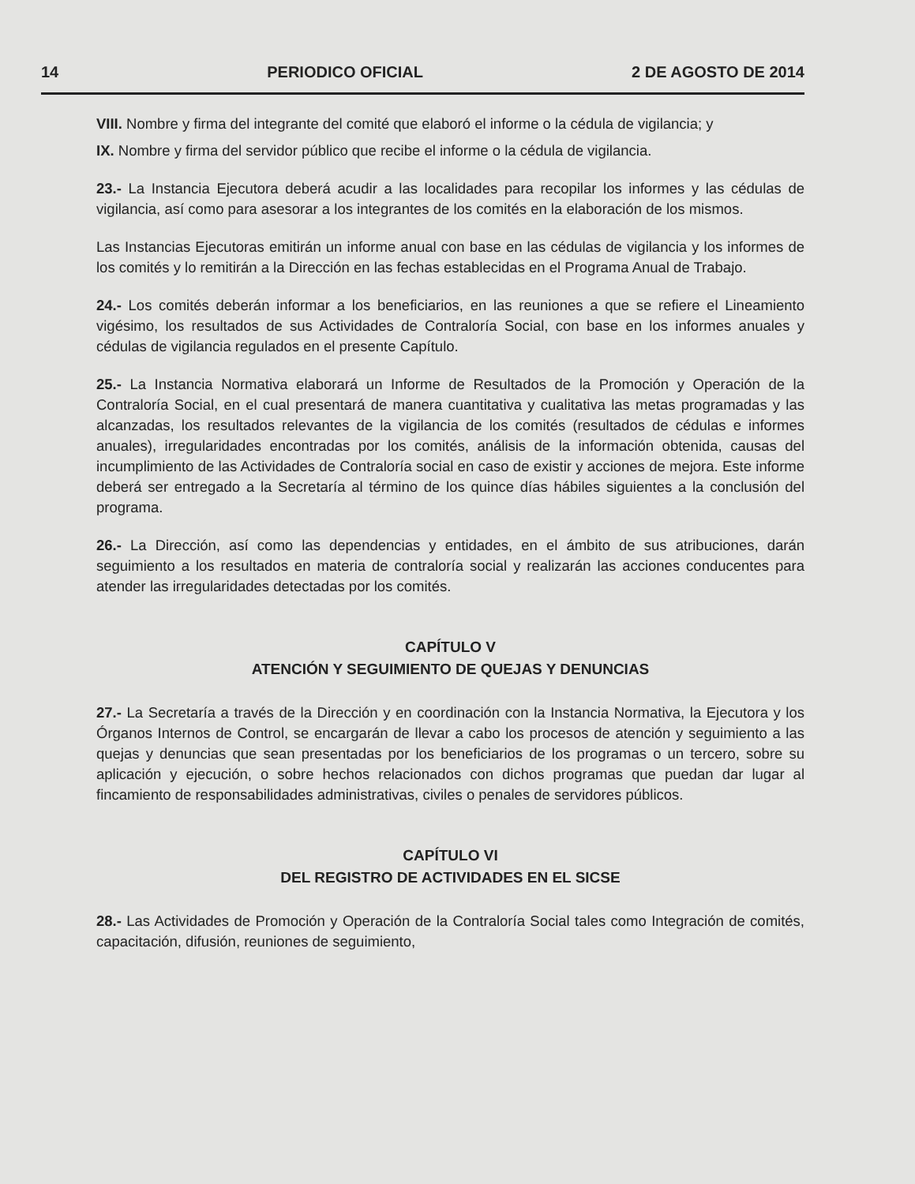14 PERIODICO OFICIAL 2 DE AGOSTO DE 2014
VIII. Nombre y firma del integrante del comité que elaboró el informe o la cédula de vigilancia; y
IX. Nombre y firma del servidor público que recibe el informe o la cédula de vigilancia.
23.- La Instancia Ejecutora deberá acudir a las localidades para recopilar los informes y las cédulas de vigilancia, así como para asesorar a los integrantes de los comités en la elaboración de los mismos.
Las Instancias Ejecutoras emitirán un informe anual con base en las cédulas de vigilancia y los informes de los comités y lo remitirán a la Dirección en las fechas establecidas en el Programa Anual de Trabajo.
24.- Los comités deberán informar a los beneficiarios, en las reuniones a que se refiere el Lineamiento vigésimo, los resultados de sus Actividades de Contraloría Social, con base en los informes anuales y cédulas de vigilancia regulados en el presente Capítulo.
25.- La Instancia Normativa elaborará un Informe de Resultados de la Promoción y Operación de la Contraloría Social, en el cual presentará de manera cuantitativa y cualitativa las metas programadas y las alcanzadas, los resultados relevantes de la vigilancia de los comités (resultados de cédulas e informes anuales), irregularidades encontradas por los comités, análisis de la información obtenida, causas del incumplimiento de las Actividades de Contraloría social en caso de existir y acciones de mejora. Este informe deberá ser entregado a la Secretaría al término de los quince días hábiles siguientes a la conclusión del programa.
26.- La Dirección, así como las dependencias y entidades, en el ámbito de sus atribuciones, darán seguimiento a los resultados en materia de contraloría social y realizarán las acciones conducentes para atender las irregularidades detectadas por los comités.
CAPÍTULO V
ATENCIÓN Y SEGUIMIENTO DE QUEJAS Y DENUNCIAS
27.- La Secretaría a través de la Dirección y en coordinación con la Instancia Normativa, la Ejecutora y los Órganos Internos de Control, se encargarán de llevar a cabo los procesos de atención y seguimiento a las quejas y denuncias que sean presentadas por los beneficiarios de los programas o un tercero, sobre su aplicación y ejecución, o sobre hechos relacionados con dichos programas que puedan dar lugar al fincamiento de responsabilidades administrativas, civiles o penales de servidores públicos.
CAPÍTULO VI
DEL REGISTRO DE ACTIVIDADES EN EL SICSE
28.- Las Actividades de Promoción y Operación de la Contraloría Social tales como Integración de comités, capacitación, difusión, reuniones de seguimiento,